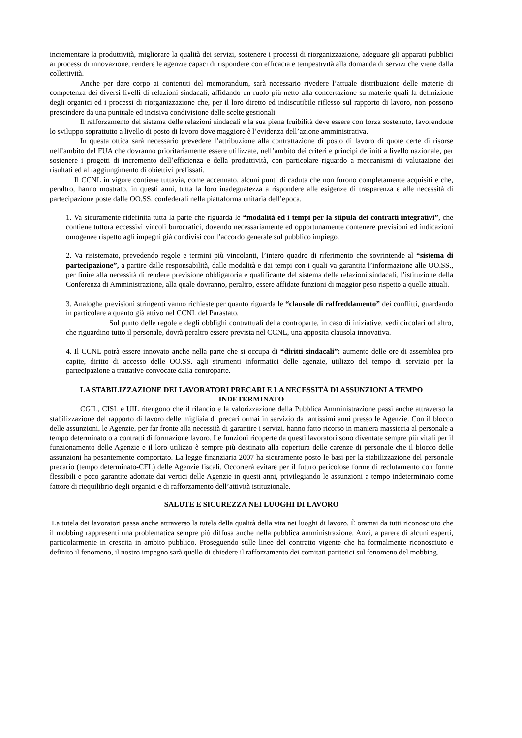incrementare la produttività, migliorare la qualità dei servizi, sostenere i processi di riorganizzazione, adeguare gli apparati pubblici ai processi di innovazione, rendere le agenzie capaci di rispondere con efficacia e tempestività alla domanda di servizi che viene dalla collettività.
Anche per dare corpo ai contenuti del memorandum, sarà necessario rivedere l’attuale distribuzione delle materie di competenza dei diversi livelli di relazioni sindacali, affidando un ruolo più netto alla concertazione su materie quali la definizione degli organici ed i processi di riorganizzazione che, per il loro diretto ed indiscutibile riflesso sul rapporto di lavoro, non possono prescindere da una puntuale ed incisiva condivisione delle scelte gestionali.
Il rafforzamento del sistema delle relazioni sindacali e la sua piena fruibilità deve essere con forza sostenuto, favorendone lo sviluppo soprattutto a livello di posto di lavoro dove maggiore è l’evidenza dell’azione amministrativa.
In questa ottica sarà necessario prevedere l’attribuzione alla contrattazione di posto di lavoro di quote certe di risorse nell’ambito del FUA che dovranno prioritariamente essere utilizzate, nell’ambito dei criteri e principi definiti a livello nazionale, per sostenere i progetti di incremento dell’efficienza e della produttività, con particolare riguardo a meccanismi di valutazione dei risultati ed al raggiungimento di obiettivi prefissati.
Il CCNL in vigore contiene tuttavia, come accennato, alcuni punti di caduta che non furono completamente acquisiti e che, peraltro, hanno mostrato, in questi anni, tutta la loro inadeguatezza a rispondere alle esigenze di trasparenza e alle necessità di partecipazione poste dalle OO.SS. confederali nella piattaforma unitaria dell’epoca.
1. Va sicuramente ridefinita tutta la parte che riguarda le “modalità ed i tempi per la stipula dei contratti integrativi”, che contiene tuttora eccessivi vincoli burocratici, dovendo necessariamente ed opportunamente contenere previsioni ed indicazioni omogenee rispetto agli impegni già condivisi con l’accordo generale sul pubblico impiego.
2. Va risistemato, prevedendo regole e termini più vincolanti, l’intero quadro di riferimento che sovrintende al “sistema di partecipazione”, a partire dalle responsabilità, dalle modalità e dai tempi con i quali va garantita l’informazione alle OO.SS., per finire alla necessità di rendere previsione obbligatoria e qualificante del sistema delle relazioni sindacali, l’istituzione della Conferenza di Amministrazione, alla quale dovranno, peraltro, essere affidate funzioni di maggior peso rispetto a quelle attuali.
3. Analoghe previsioni stringenti vanno richieste per quanto riguarda le “clausole di raffreddamento” dei conflitti, guardando in particolare a quanto già attivo nel CCNL del Parastato.
Sul punto delle regole e degli obblighi contrattuali della controparte, in caso di iniziative, vedi circolari od altro, che riguardino tutto il personale, dovrà peraltro essere prevista nel CCNL, una apposita clausola innovativa.
4. Il CCNL potrà essere innovato anche nella parte che si occupa di “diritti sindacali”: aumento delle ore di assemblea pro capite, diritto di accesso delle OO.SS. agli strumenti informatici delle agenzie, utilizzo del tempo di servizio per la partecipazione a trattative convocate dalla controparte.
LA STABILIZZAZIONE DEI LAVORATORI PRECARI E LA NECESSITÀ DI ASSUNZIONI A TEMPO INDETERMINATO
CGIL, CISL e UIL ritengono che il rilancio e la valorizzazione della Pubblica Amministrazione passi anche attraverso la stabilizzazione del rapporto di lavoro delle migliaia di precari ormai in servizio da tantissimi anni presso le Agenzie. Con il blocco delle assunzioni, le Agenzie, per far fronte alla necessità di garantire i servizi, hanno fatto ricorso in maniera massiccia al personale a tempo determinato o a contratti di formazione lavoro. Le funzioni ricoperte da questi lavoratori sono diventate sempre più vitali per il funzionamento delle Agenzie e il loro utilizzo è sempre più destinato alla copertura delle carenze di personale che il blocco delle assunzioni ha pesantemente comportato. La legge finanziaria 2007 ha sicuramente posto le basi per la stabilizzazione del personale precario (tempo determinato-CFL) delle Agenzie fiscali. Occorrerà evitare per il futuro pericolose forme di reclutamento con forme flessibili e poco garantite adottate dai vertici delle Agenzie in questi anni, privilegiando le assunzioni a tempo indeterminato come fattore di riequilibrio degli organici e di rafforzamento dell’attività istituzionale.
SALUTE E SICUREZZA NEI LUOGHI DI LAVORO
La tutela dei lavoratori passa anche attraverso la tutela della qualità della vita nei luoghi di lavoro. È oramai da tutti riconosciuto che il mobbing rappresenti una problematica sempre più diffusa anche nella pubblica amministrazione. Anzi, a parere di alcuni esperti, particolarmente in crescita in ambito pubblico. Proseguendo sulle linee del contratto vigente che ha formalmente riconosciuto e definito il fenomeno, il nostro impegno sarà quello di chiedere il rafforzamento dei comitati paritetici sul fenomeno del mobbing.